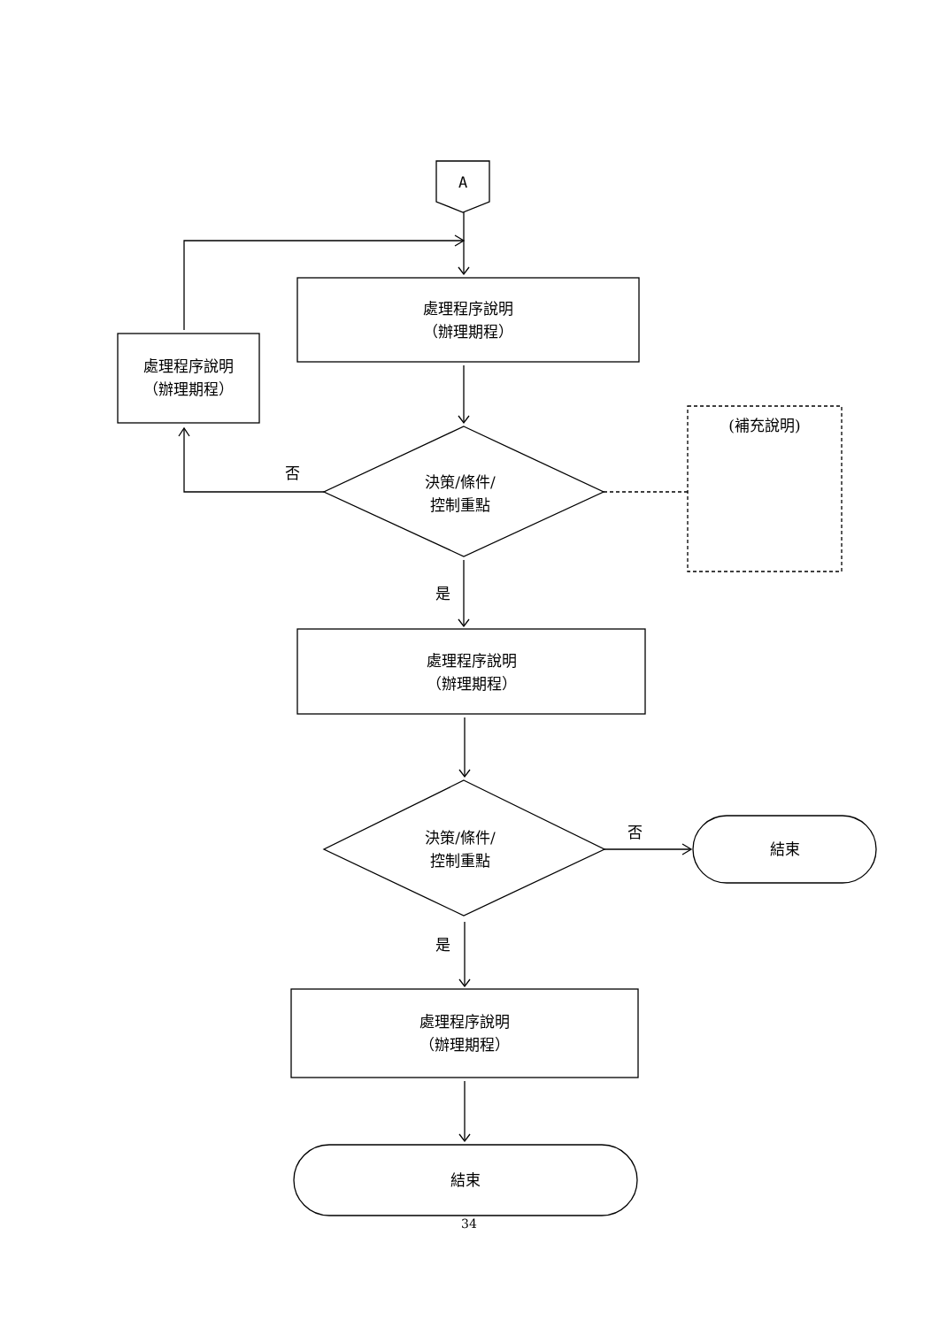A
處理程序說明
（辦理期程）
處理程序說明
（辦理期程）
否
決策/條件/
控制重點
(補充說明)
是
處理程序說明
（辦理期程）
決策/條件/
控制重點
否
結束
是
處理程序說明
（辦理期程）
結束
34